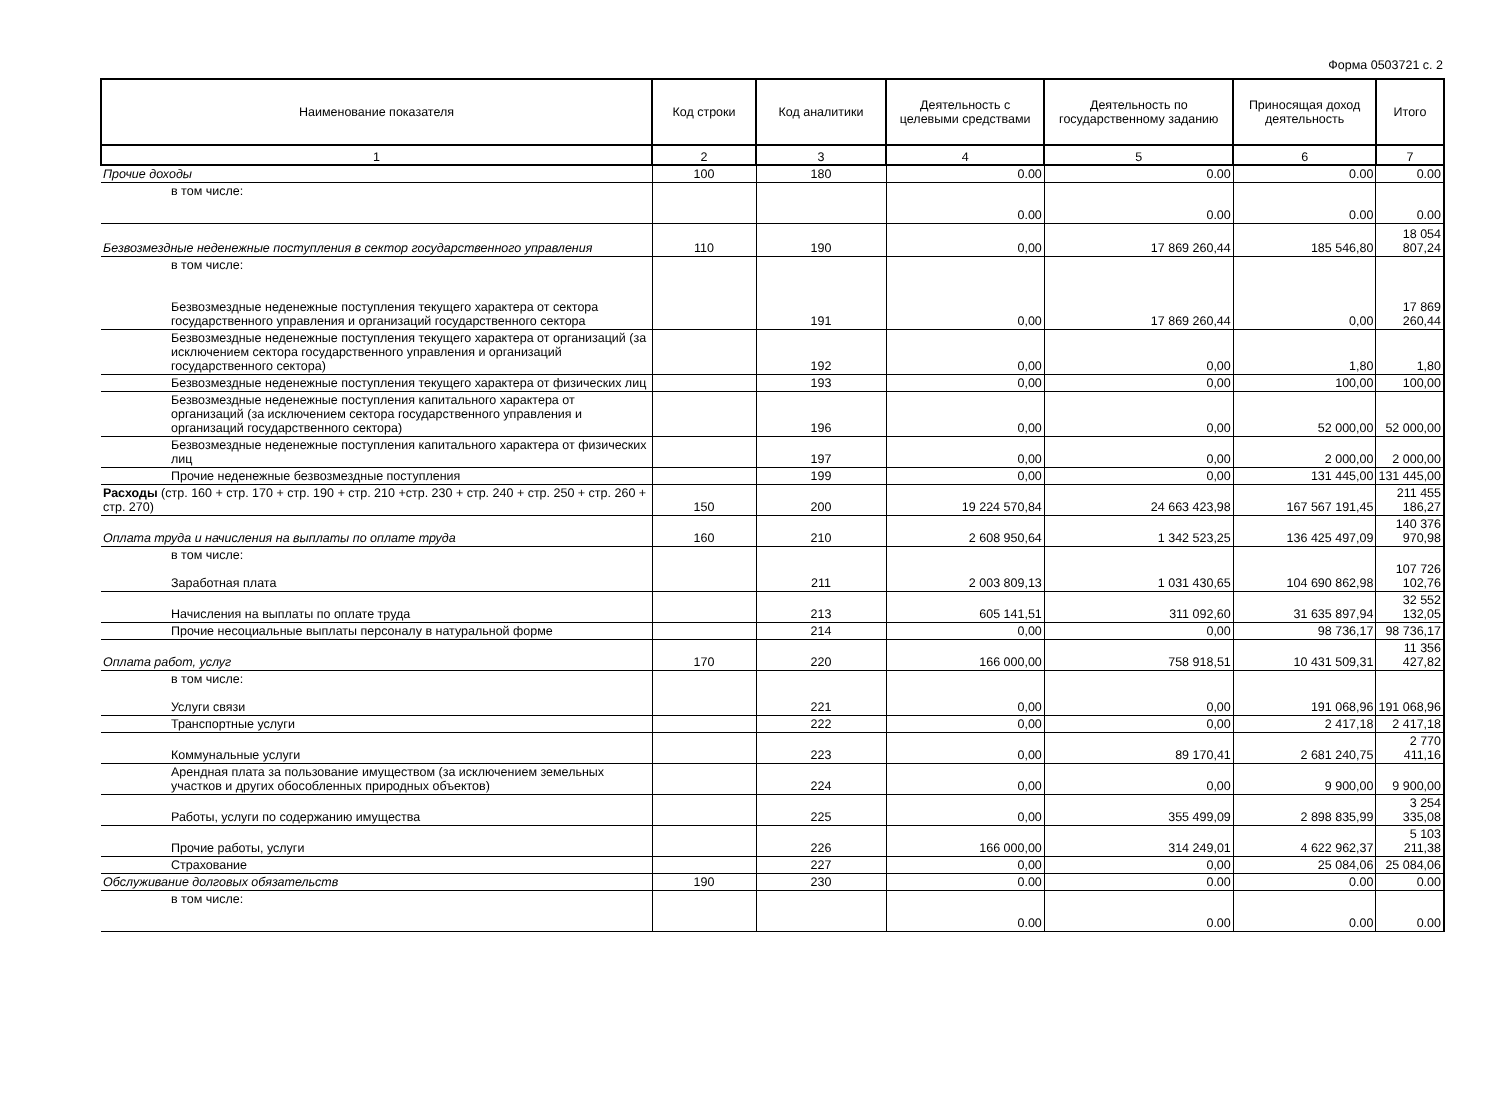Форма 0503721 с. 2
| Наименование показателя | Код строки | Код аналитики | Деятельность с целевыми средствами | Деятельность по государственному заданию | Приносящая доход деятельность | Итого |
| --- | --- | --- | --- | --- | --- | --- |
| 1 | 2 | 3 | 4 | 5 | 6 | 7 |
| Прочие доходы | 100 | 180 | 0.00 | 0.00 | 0.00 | 0.00 |
| в том числе: | | | 0.00 | 0.00 | 0.00 | 0.00 |
| Безвозмездные неденежные поступления в сектор государственного управления | 110 | 190 | 0,00 | 17 869 260,44 | 185 546,80 | 18 054 807,24 |
| в том числе: Безвозмездные неденежные поступления текущего характера от сектора государственного управления и организаций государственного сектора | | 191 | 0,00 | 17 869 260,44 | 0,00 | 17 869 260,44 |
| Безвозмездные неденежные поступления текущего характера от организаций (за исключением сектора государственного управления и организаций государственного сектора) | | 192 | 0,00 | 0,00 | 1,80 | 1,80 |
| Безвозмездные неденежные поступления текущего характера от физических лиц | | 193 | 0,00 | 0,00 | 100,00 | 100,00 |
| Безвозмездные неденежные поступления капитального характера от организаций (за исключением сектора государственного управления и организаций государственного сектора) | | 196 | 0,00 | 0,00 | 52 000,00 | 52 000,00 |
| Безвозмездные неденежные поступления капитального характера от физических лиц | | 197 | 0,00 | 0,00 | 2 000,00 | 2 000,00 |
| Прочие неденежные безвозмездные поступления | | 199 | 0,00 | 0,00 | 131 445,00 | 131 445,00 |
| Расходы (стр. 160 + стр. 170 + стр. 190 + стр. 210 +стр. 230 + стр. 240 + стр. 250 + стр. 260 + стр. 270) | 150 | 200 | 19 224 570,84 | 24 663 423,98 | 167 567 191,45 | 211 455 186,27 |
| Оплата труда и начисления на выплаты по оплате труда | 160 | 210 | 2 608 950,64 | 1 342 523,25 | 136 425 497,09 | 140 376 970,98 |
| в том числе: Заработная плата | | 211 | 2 003 809,13 | 1 031 430,65 | 104 690 862,98 | 107 726 102,76 |
| Начисления на выплаты по оплате труда | | 213 | 605 141,51 | 311 092,60 | 31 635 897,94 | 32 552 132,05 |
| Прочие несоциальные выплаты персоналу в натуральной форме | | 214 | 0,00 | 0,00 | 98 736,17 | 98 736,17 |
| Оплата работ, услуг | 170 | 220 | 166 000,00 | 758 918,51 | 10 431 509,31 | 11 356 427,82 |
| в том числе: Услуги связи | | 221 | 0,00 | 0,00 | 191 068,96 | 191 068,96 |
| Транспортные услуги | | 222 | 0,00 | 0,00 | 2 417,18 | 2 417,18 |
| Коммунальные услуги | | 223 | 0,00 | 89 170,41 | 2 681 240,75 | 2 770 411,16 |
| Арендная плата за пользование имуществом (за исключением земельных участков и других обособленных природных объектов) | | 224 | 0,00 | 0,00 | 9 900,00 | 9 900,00 |
| Работы, услуги по содержанию имущества | | 225 | 0,00 | 355 499,09 | 2 898 835,99 | 3 254 335,08 |
| Прочие работы, услуги | | 226 | 166 000,00 | 314 249,01 | 4 622 962,37 | 5 103 211,38 |
| Страхование | | 227 | 0,00 | 0,00 | 25 084,06 | 25 084,06 |
| Обслуживание долговых обязательств | 190 | 230 | 0.00 | 0.00 | 0.00 | 0.00 |
| в том числе: | | | 0.00 | 0.00 | 0.00 | 0.00 |